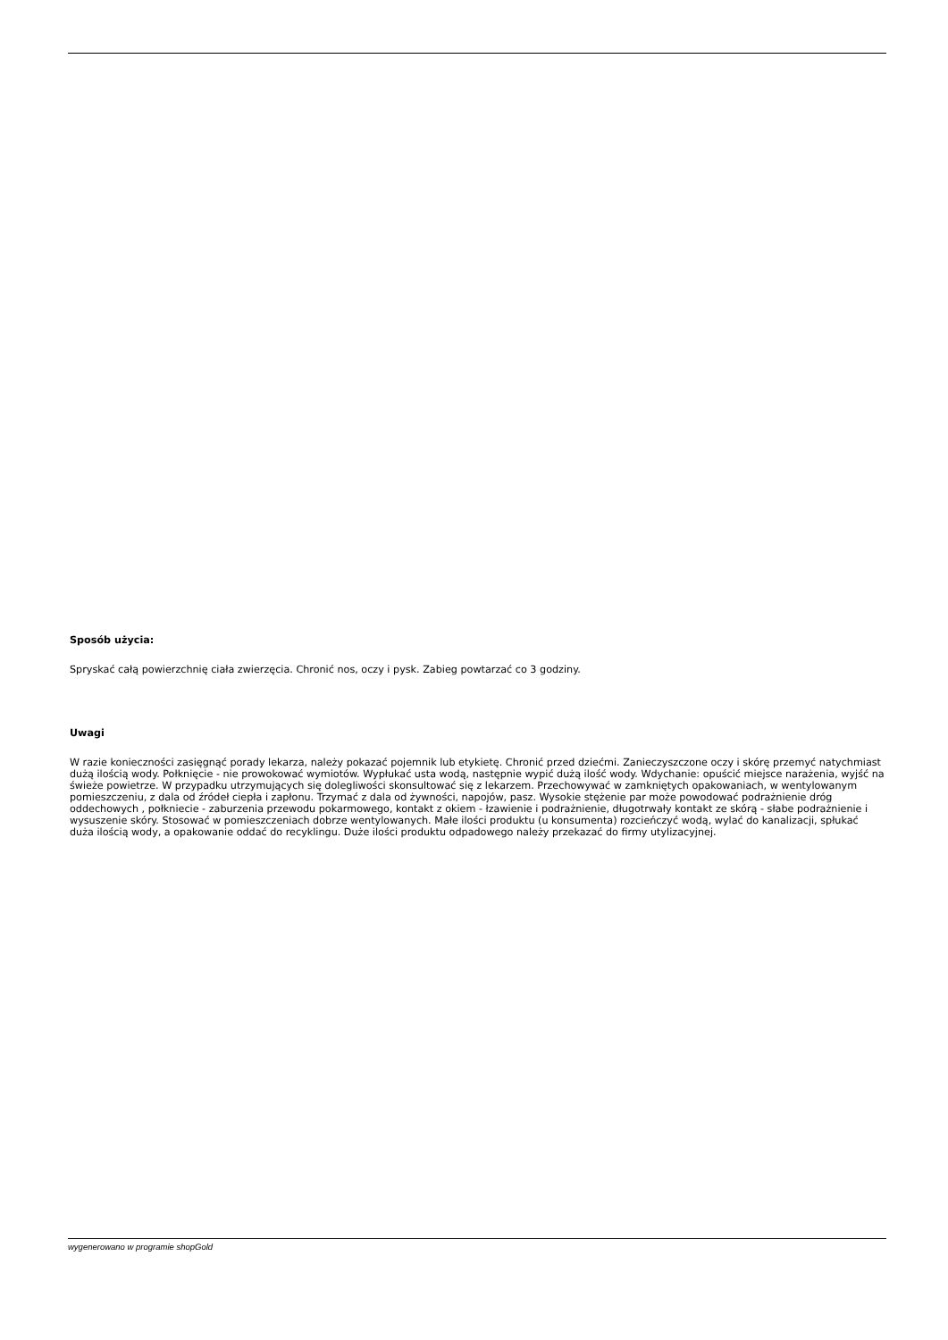Sposób użycia:
Spryskać całą powierzchnię ciała zwierzęcia. Chronić nos, oczy i pysk. Zabieg powtarzać co 3 godziny.
Uwagi
W razie konieczności zasięgnąć porady lekarza, należy pokazać pojemnik lub etykietę. Chronić przed dziećmi. Zanieczyszczone oczy i skórę przemyć natychmiast dużą ilością wody. Połknięcie - nie prowokować wymiotów. Wypłukać usta wodą, następnie wypić dużą ilość wody. Wdychanie: opuścić miejsce narażenia, wyjść na świeże powietrze. W przypadku utrzymujących się dolegliwości skonsultować się z lekarzem. Przechowywać w zamkniętych opakowaniach, w wentylowanym pomieszczeniu, z dala od źródeł ciepła i zapłonu. Trzymać z dala od żywności, napojów, pasz. Wysokie stężenie par może powodować podrażnienie dróg oddechowych , połkniecie - zaburzenia przewodu pokarmowego, kontakt z okiem - łzawienie i podrażnienie, długotrwały kontakt ze skórą - słabe podrażnienie i wysuszenie skóry. Stosować w pomieszczeniach dobrze wentylowanych. Małe ilości produktu (u konsumenta) rozcieńczyć wodą, wylać do kanalizacji, spłukać duża ilością wody, a opakowanie oddać do recyklingu. Duże ilości produktu odpadowego należy przekazać do firmy utylizacyjnej.
wygenerowano w programie shopGold